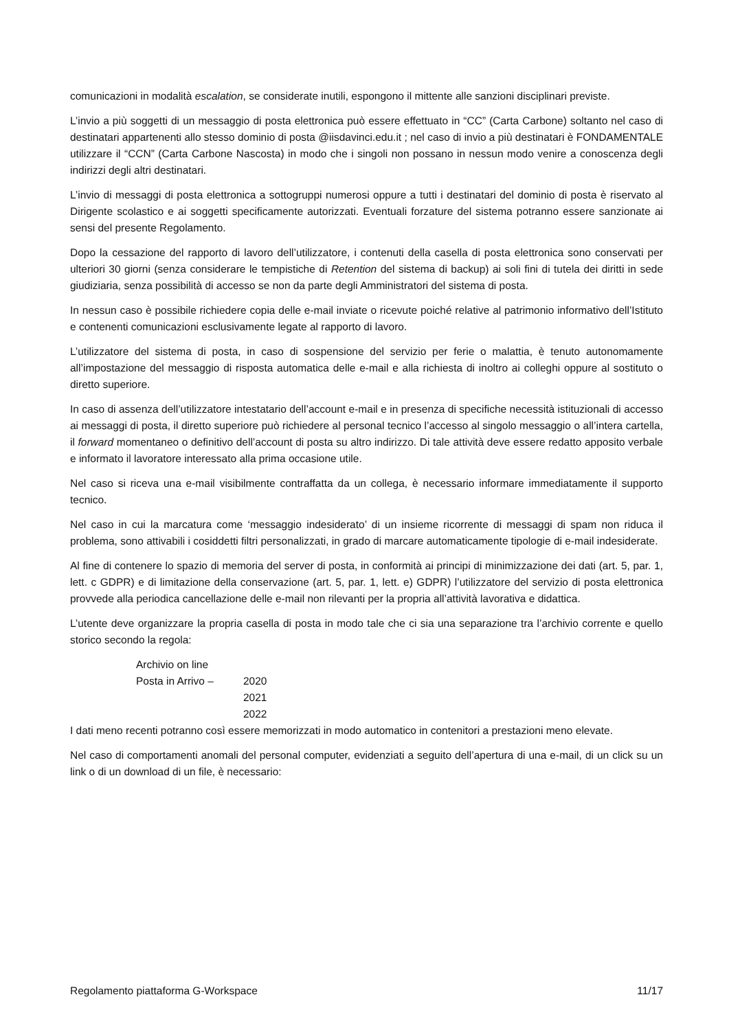comunicazioni in modalità escalation, se considerate inutili, espongono il mittente alle sanzioni disciplinari previste.
L’invio a più soggetti di un messaggio di posta elettronica può essere effettuato in “CC” (Carta Carbone) soltanto nel caso di destinatari appartenenti allo stesso dominio di posta @iisdavinci.edu.it ; nel caso di invio a più destinatari è FONDAMENTALE utilizzare il “CCN” (Carta Carbone Nascosta) in modo che i singoli non possano in nessun modo venire a conoscenza degli indirizzi degli altri destinatari.
L’invio di messaggi di posta elettronica a sottogruppi numerosi oppure a tutti i destinatari del dominio di posta è riservato al Dirigente scolastico e ai soggetti specificamente autorizzati. Eventuali forzature del sistema potranno essere sanzionate ai sensi del presente Regolamento.
Dopo la cessazione del rapporto di lavoro dell’utilizzatore, i contenuti della casella di posta elettronica sono conservati per ulteriori 30 giorni (senza considerare le tempistiche di Retention del sistema di backup) ai soli fini di tutela dei diritti in sede giudiziaria, senza possibilità di accesso se non da parte degli Amministratori del sistema di posta.
In nessun caso è possibile richiedere copia delle e-mail inviate o ricevute poiché relative al patrimonio informativo dell’Istituto e contenenti comunicazioni esclusivamente legate al rapporto di lavoro.
L’utilizzatore del sistema di posta, in caso di sospensione del servizio per ferie o malattia, è tenuto autonomamente all’impostazione del messaggio di risposta automatica delle e-mail e alla richiesta di inoltro ai colleghi oppure al sostituto o diretto superiore.
In caso di assenza dell’utilizzatore intestatario dell’account e-mail e in presenza di specifiche necessità istituzionali di accesso ai messaggi di posta, il diretto superiore può richiedere al personal tecnico l’accesso al singolo messaggio o all’intera cartella, il forward momentaneo o definitivo dell’account di posta su altro indirizzo. Di tale attività deve essere redatto apposito verbale e informato il lavoratore interessato alla prima occasione utile.
Nel caso si riceva una e-mail visibilmente contraffatta da un collega, è necessario informare immediatamente il supporto tecnico.
Nel caso in cui la marcatura come ‘messaggio indesiderato’ di un insieme ricorrente di messaggi di spam non riduca il problema, sono attivabili i cosiddetti filtri personalizzati, in grado di marcare automaticamente tipologie di e-mail indesiderate.
Al fine di contenere lo spazio di memoria del server di posta, in conformità ai principi di minimizzazione dei dati (art. 5, par. 1, lett. c GDPR) e di limitazione della conservazione (art. 5, par. 1, lett. e) GDPR) l’utilizzatore del servizio di posta elettronica provvede alla periodica cancellazione delle e-mail non rilevanti per la propria all’attività lavorativa e didattica.
L’utente deve organizzare la propria casella di posta in modo tale che ci sia una separazione tra l’archivio corrente e quello storico secondo la regola:
Archivio on line
Posta in Arrivo – 2020
2021
2022
I dati meno recenti potranno così essere memorizzati in modo automatico in contenitori a prestazioni meno elevate.
Nel caso di comportamenti anomali del personal computer, evidenziati a seguito dell’apertura di una e-mail, di un click su un link o di un download di un file, è necessario:
Regolamento piattaforma G-Workspace 11/17